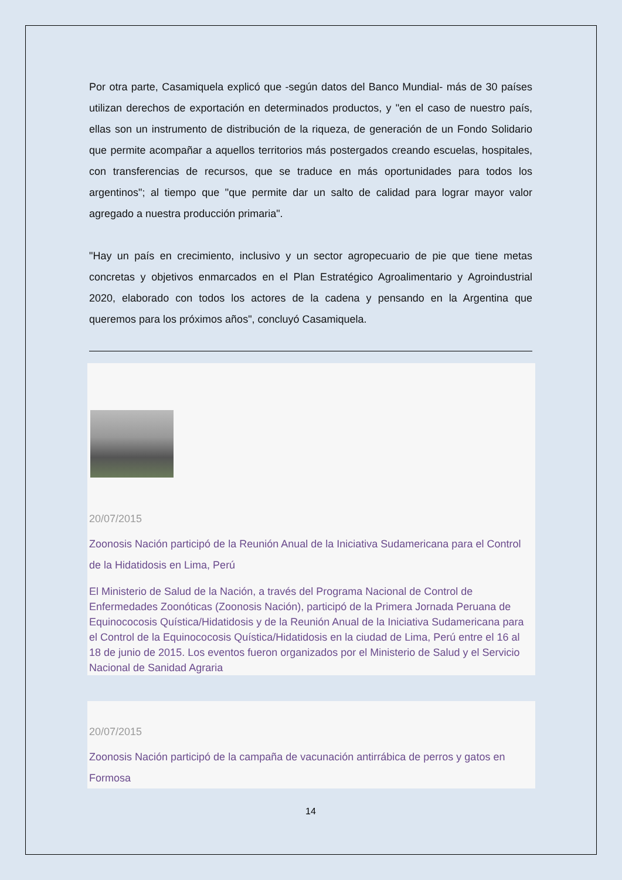Por otra parte, Casamiquela explicó que -según datos del Banco Mundial- más de 30 países utilizan derechos de exportación en determinados productos, y "en el caso de nuestro país, ellas son un instrumento de distribución de la riqueza, de generación de un Fondo Solidario que permite acompañar a aquellos territorios más postergados creando escuelas, hospitales, con transferencias de recursos, que se traduce en más oportunidades para todos los argentinos"; al tiempo que "que permite dar un salto de calidad para lograr mayor valor agregado a nuestra producción primaria".
"Hay un país en crecimiento, inclusivo y un sector agropecuario de pie que tiene metas concretas y objetivos enmarcados en el Plan Estratégico Agroalimentario y Agroindustrial 2020, elaborado con todos los actores de la cadena y pensando en la Argentina que queremos para los próximos años", concluyó Casamiquela.
20/07/2015
Zoonosis Nación participó de la Reunión Anual de la Iniciativa Sudamericana para el Control de la Hidatidosis en Lima, Perú
El Ministerio de Salud de la Nación, a través del Programa Nacional de Control de Enfermedades Zoonóticas (Zoonosis Nación), participó de la Primera Jornada Peruana de Equinococosis Quística/Hidatidosis y de la Reunión Anual de la Iniciativa Sudamericana para el Control de la Equinococosis Quística/Hidatidosis en la ciudad de Lima, Perú entre el 16 al 18 de junio de 2015. Los eventos fueron organizados por el Ministerio de Salud y el Servicio Nacional de Sanidad Agraria
20/07/2015
Zoonosis Nación participó de la campaña de vacunación antirrábica de perros y gatos en Formosa
14